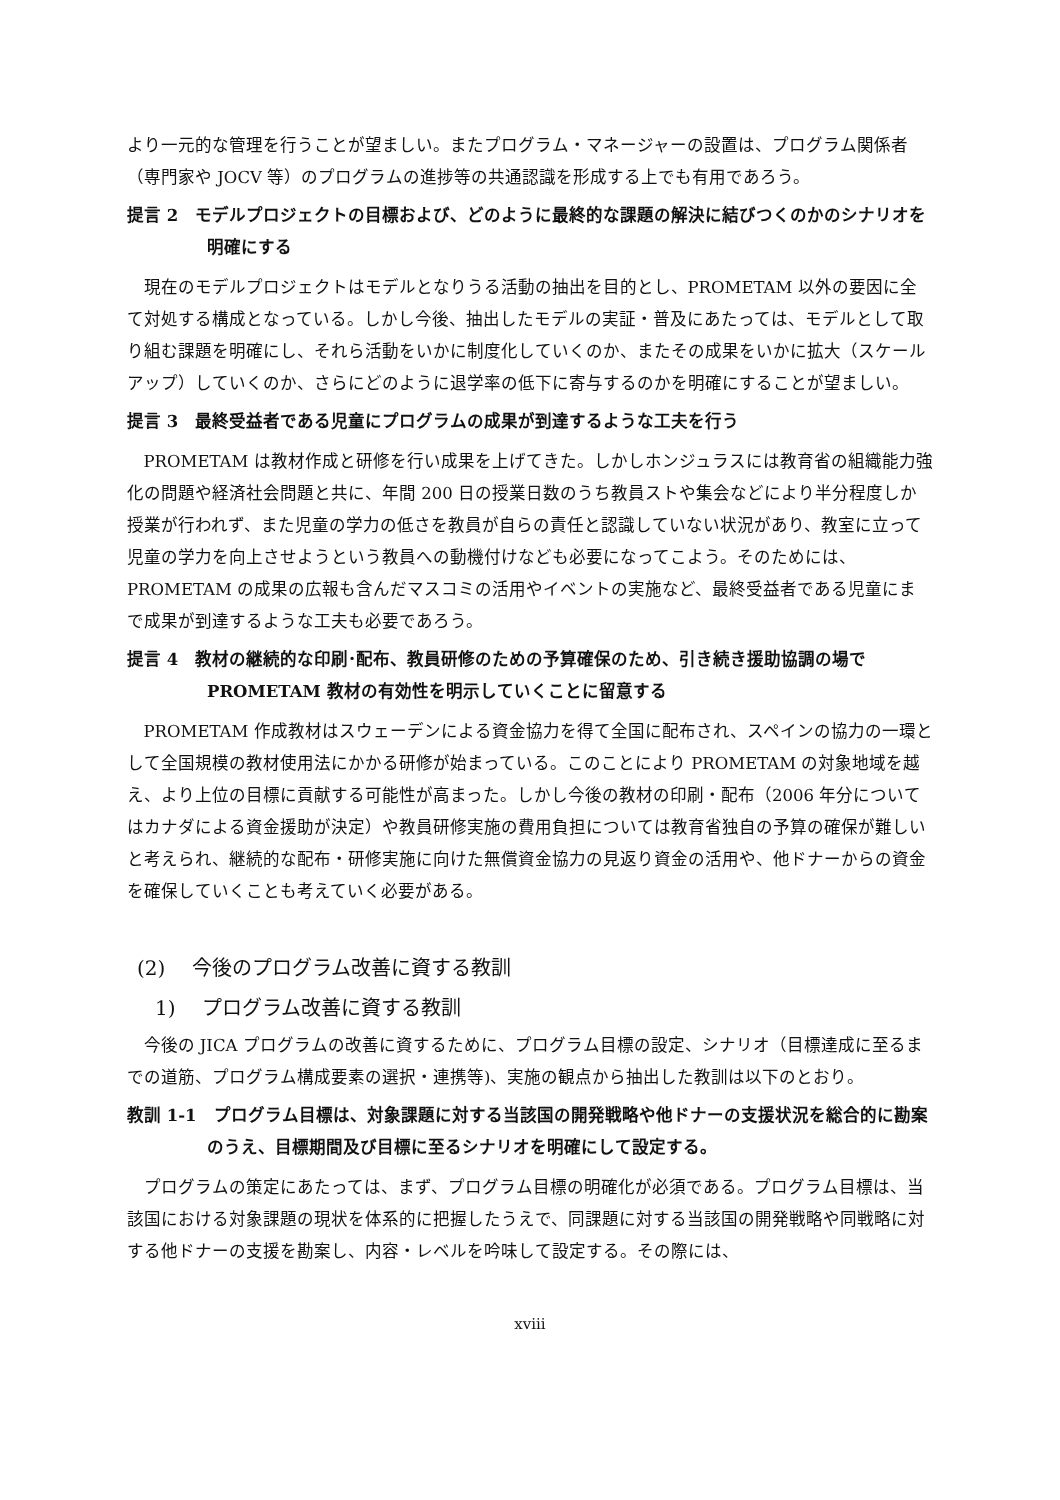より一元的な管理を行うことが望ましい。またプログラム・マネージャーの設置は、プログラム関係者（専門家や JOCV 等）のプログラムの進捗等の共通認識を形成する上でも有用であろう。
提言 2　モデルプロジェクトの目標および、どのように最終的な課題の解決に結びつくのかのシナリオを明確にする
現在のモデルプロジェクトはモデルとなりうる活動の抽出を目的とし、PROMETAM 以外の要因に全て対処する構成となっている。しかし今後、抽出したモデルの実証・普及にあたっては、モデルとして取り組む課題を明確にし、それら活動をいかに制度化していくのか、またその成果をいかに拡大（スケールアップ）していくのか、さらにどのように退学率の低下に寄与するのかを明確にすることが望ましい。
提言 3　最終受益者である児童にプログラムの成果が到達するような工夫を行う
PROMETAM は教材作成と研修を行い成果を上げてきた。しかしホンジュラスには教育省の組織能力強化の問題や経済社会問題と共に、年間 200 日の授業日数のうち教員ストや集会などにより半分程度しか授業が行われず、また児童の学力の低さを教員が自らの責任と認識していない状況があり、教室に立って児童の学力を向上させようという教員への動機付けなども必要になってこよう。そのためには、PROMETAM の成果の広報も含んだマスコミの活用やイベントの実施など、最終受益者である児童にまで成果が到達するような工夫も必要であろう。
提言 4　教材の継続的な印刷･配布、教員研修のための予算確保のため、引き続き援助協調の場で PROMETAM 教材の有効性を明示していくことに留意する
PROMETAM 作成教材はスウェーデンによる資金協力を得て全国に配布され、スペインの協力の一環として全国規模の教材使用法にかかる研修が始まっている。このことにより PROMETAM の対象地域を越え、より上位の目標に貢献する可能性が高まった。しかし今後の教材の印刷・配布（2006 年分についてはカナダによる資金援助が決定）や教員研修実施の費用負担については教育省独自の予算の確保が難しいと考えられ、継続的な配布・研修実施に向けた無償資金協力の見返り資金の活用や、他ドナーからの資金を確保していくことも考えていく必要がある。
(2)　 今後のプログラム改善に資する教訓
1)　 プログラム改善に資する教訓
今後の JICA プログラムの改善に資するために、プログラム目標の設定、シナリオ（目標達成に至るまでの道筋、プログラム構成要素の選択・連携等)、実施の観点から抽出した教訓は以下のとおり。
教訓 1-1　プログラム目標は、対象課題に対する当該国の開発戦略や他ドナーの支援状況を総合的に勘案のうえ、目標期間及び目標に至るシナリオを明確にして設定する。
プログラムの策定にあたっては、まず、プログラム目標の明確化が必須である。プログラム目標は、当該国における対象課題の現状を体系的に把握したうえで、同課題に対する当該国の開発戦略や同戦略に対する他ドナーの支援を勘案し、内容・レベルを吟味して設定する。その際には、
xviii